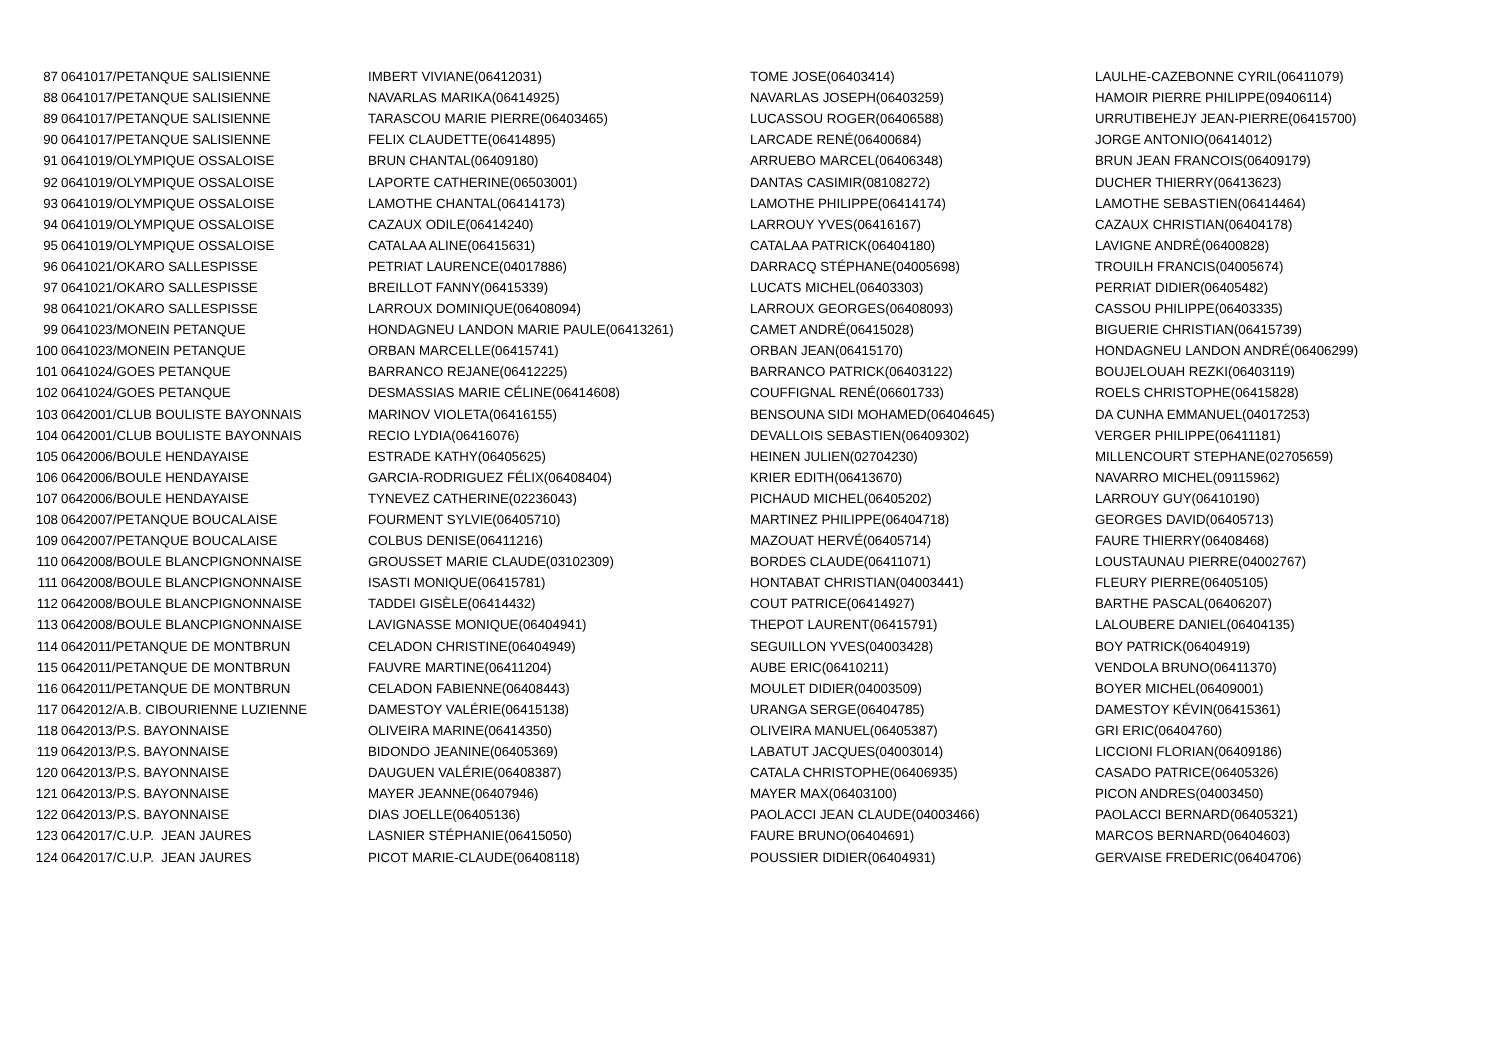| 87 | 0641017/PETANQUE SALISIENNE | IMBERT VIVIANE(06412031) | TOME JOSE(06403414) | LAULHE-CAZEBONNE CYRIL(06411079) |
| 88 | 0641017/PETANQUE SALISIENNE | NAVARLAS MARIKA(06414925) | NAVARLAS JOSEPH(06403259) | HAMOIR PIERRE PHILIPPE(09406114) |
| 89 | 0641017/PETANQUE SALISIENNE | TARASCOU MARIE PIERRE(06403465) | LUCASSOU ROGER(06406588) | URRUTIBEHEJY JEAN-PIERRE(06415700) |
| 90 | 0641017/PETANQUE SALISIENNE | FELIX CLAUDETTE(06414895) | LARCADE RENÉ(06400684) | JORGE ANTONIO(06414012) |
| 91 | 0641019/OLYMPIQUE OSSALOISE | BRUN CHANTAL(06409180) | ARRUEBO MARCEL(06406348) | BRUN JEAN FRANCOIS(06409179) |
| 92 | 0641019/OLYMPIQUE OSSALOISE | LAPORTE CATHERINE(06503001) | DANTAS CASIMIR(08108272) | DUCHER THIERRY(06413623) |
| 93 | 0641019/OLYMPIQUE OSSALOISE | LAMOTHE CHANTAL(06414173) | LAMOTHE PHILIPPE(06414174) | LAMOTHE SEBASTIEN(06414464) |
| 94 | 0641019/OLYMPIQUE OSSALOISE | CAZAUX ODILE(06414240) | LARROUY YVES(06416167) | CAZAUX CHRISTIAN(06404178) |
| 95 | 0641019/OLYMPIQUE OSSALOISE | CATALAA ALINE(06415631) | CATALAA PATRICK(06404180) | LAVIGNE ANDRÉ(06400828) |
| 96 | 0641021/OKARO SALLESPISSE | PETRIAT LAURENCE(04017886) | DARRACQ STÉPHANE(04005698) | TROUILH FRANCIS(04005674) |
| 97 | 0641021/OKARO SALLESPISSE | BREILLOT FANNY(06415339) | LUCATS MICHEL(06403303) | PERRIAT DIDIER(06405482) |
| 98 | 0641021/OKARO SALLESPISSE | LARROUX DOMINIQUE(06408094) | LARROUX GEORGES(06408093) | CASSOU PHILIPPE(06403335) |
| 99 | 0641023/MONEIN PETANQUE | HONDAGNEU LANDON MARIE PAULE(06413261) | CAMET ANDRÉ(06415028) | BIGUERIE CHRISTIAN(06415739) |
| 100 | 0641023/MONEIN PETANQUE | ORBAN MARCELLE(06415741) | ORBAN JEAN(06415170) | HONDAGNEU LANDON ANDRÉ(06406299) |
| 101 | 0641024/GOES PETANQUE | BARRANCO REJANE(06412225) | BARRANCO PATRICK(06403122) | BOUJELOUAH REZKI(06403119) |
| 102 | 0641024/GOES PETANQUE | DESMASSIAS MARIE CÉLINE(06414608) | COUFFIGNAL RENÉ(06601733) | ROELS CHRISTOPHE(06415828) |
| 103 | 0642001/CLUB BOULISTE BAYONNAIS | MARINOV VIOLETA(06416155) | BENSOUNA SIDI MOHAMED(06404645) | DA CUNHA EMMANUEL(04017253) |
| 104 | 0642001/CLUB BOULISTE BAYONNAIS | RECIO LYDIA(06416076) | DEVALLOIS SEBASTIEN(06409302) | VERGER PHILIPPE(06411181) |
| 105 | 0642006/BOULE HENDAYAISE | ESTRADE KATHY(06405625) | HEINEN JULIEN(02704230) | MILLENCOURT STEPHANE(02705659) |
| 106 | 0642006/BOULE HENDAYAISE | GARCIA-RODRIGUEZ FÉLIX(06408404) | KRIER EDITH(06413670) | NAVARRO MICHEL(09115962) |
| 107 | 0642006/BOULE HENDAYAISE | TYNEVEZ CATHERINE(02236043) | PICHAUD MICHEL(06405202) | LARROUY GUY(06410190) |
| 108 | 0642007/PETANQUE BOUCALAISE | FOURMENT SYLVIE(06405710) | MARTINEZ PHILIPPE(06404718) | GEORGES DAVID(06405713) |
| 109 | 0642007/PETANQUE BOUCALAISE | COLBUS DENISE(06411216) | MAZOUAT HERVÉ(06405714) | FAURE THIERRY(06408468) |
| 110 | 0642008/BOULE BLANCPIGNONNAISE | GROUSSET MARIE CLAUDE(03102309) | BORDES CLAUDE(06411071) | LOUSTAUNAU PIERRE(04002767) |
| 111 | 0642008/BOULE BLANCPIGNONNAISE | ISASTI MONIQUE(06415781) | HONTABAT CHRISTIAN(04003441) | FLEURY PIERRE(06405105) |
| 112 | 0642008/BOULE BLANCPIGNONNAISE | TADDEI GISÈLE(06414432) | COUT PATRICE(06414927) | BARTHE PASCAL(06406207) |
| 113 | 0642008/BOULE BLANCPIGNONNAISE | LAVIGNASSE MONIQUE(06404941) | THEPOT LAURENT(06415791) | LALOUBERE DANIEL(06404135) |
| 114 | 0642011/PETANQUE DE MONTBRUN | CELADON CHRISTINE(06404949) | SEGUILLON YVES(04003428) | BOY PATRICK(06404919) |
| 115 | 0642011/PETANQUE DE MONTBRUN | FAUVRE MARTINE(06411204) | AUBE ERIC(06410211) | VENDOLA BRUNO(06411370) |
| 116 | 0642011/PETANQUE DE MONTBRUN | CELADON FABIENNE(06408443) | MOULET DIDIER(04003509) | BOYER MICHEL(06409001) |
| 117 | 0642012/A.B. CIBOURIENNE LUZIENNE | DAMESTOY VALÉRIE(06415138) | URANGA SERGE(06404785) | DAMESTOY KÉVIN(06415361) |
| 118 | 0642013/P.S. BAYONNAISE | OLIVEIRA MARINE(06414350) | OLIVEIRA MANUEL(06405387) | GRI ERIC(06404760) |
| 119 | 0642013/P.S. BAYONNAISE | BIDONDO JEANINE(06405369) | LABATUT JACQUES(04003014) | LICCIONI FLORIAN(06409186) |
| 120 | 0642013/P.S. BAYONNAISE | DAUGUEN VALÉRIE(06408387) | CATALA CHRISTOPHE(06406935) | CASADO PATRICE(06405326) |
| 121 | 0642013/P.S. BAYONNAISE | MAYER JEANNE(06407946) | MAYER MAX(06403100) | PICON ANDRES(04003450) |
| 122 | 0642013/P.S. BAYONNAISE | DIAS JOELLE(06405136) | PAOLACCI JEAN CLAUDE(04003466) | PAOLACCI BERNARD(06405321) |
| 123 | 0642017/C.U.P. JEAN JAURES | LASNIER STÉPHANIE(06415050) | FAURE BRUNO(06404691) | MARCOS BERNARD(06404603) |
| 124 | 0642017/C.U.P. JEAN JAURES | PICOT MARIE-CLAUDE(06408118) | POUSSIER DIDIER(06404931) | GERVAISE FREDERIC(06404706) |